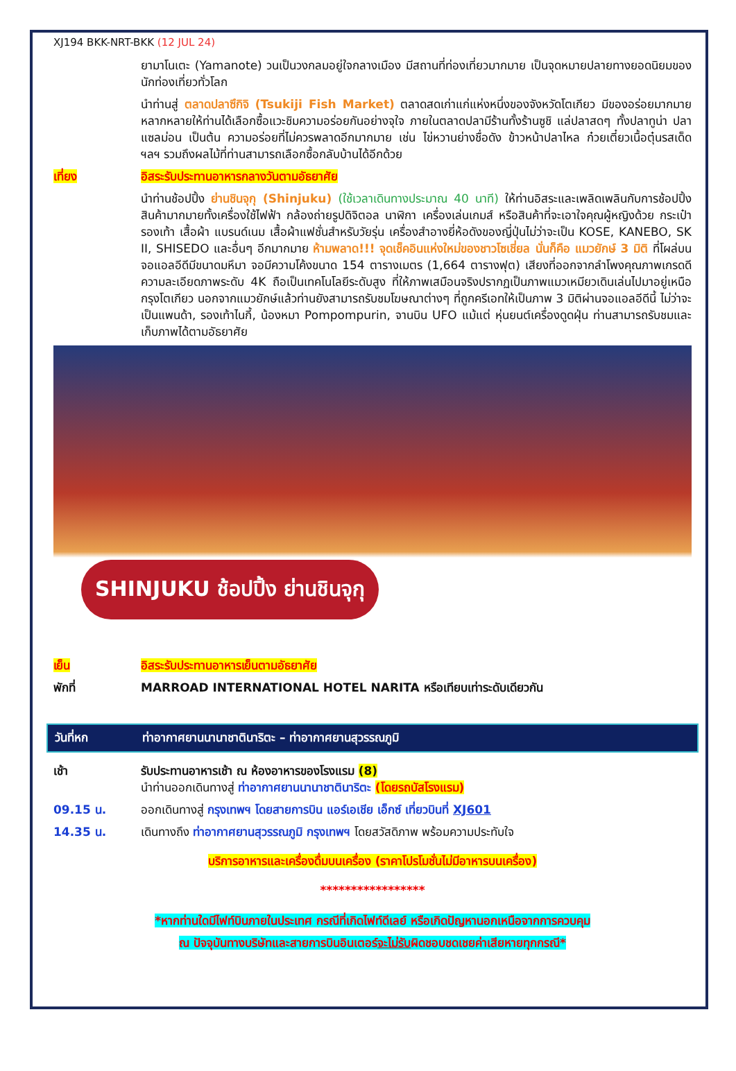XJ194 BKK-NRT-BKK (12 JUL 24)
ยามาโนเตะ (Yamanote) วนเป็นวงกลมอยู่ใจกลางเมือง มีสถานที่ท่องเที่ยวมากมาย เป็นจุดหมายปลายทางยอดนิยมของนักท่องเที่ยวทั่วโลก
นำท่านสู่ ตลาดปลาซึกิจิ (Tsukiji Fish Market) ตลาดสดเก่าแก่แห่งหนึ่งของจังหวัดโตเกียว มีของอร่อยมากมายหลากหลายให้ท่านได้เลือกซื้อแวะชิมความอร่อยกันอย่างจุใจ ภายในตลาดปลามีร้านทั้งร้านซูชิ แล่ปลาสดๆ ทั้งปลาทูน่า ปลาแซลม่อน เป็นต้น ความอร่อยที่ไม่ควรพลาดอีกมากมาย เช่น ไข่หวานย่างชื่อดัง ข้าวหน้าปลาไหล ก๋วยเตี๋ยวเนื้อตุ๋นรสเด็ด ฯลฯ รวมถึงผลไม้ที่ท่านสามารถเลือกซื้อกลับบ้านได้อีกด้วย
เที่ยง อิสระรับประทานอาหารกลางวันตามอัธยาศัย
นำท่านช้อปปิ้ง ย่านชินจุกุ (Shinjuku) (ใช้เวลาเดินทางประมาณ 40 นาที) ให้ท่านอิสระและเพลิดเพลินกับการช้อปปิ้งสินค้ามากมายทั้งเครื่องใช้ไฟฟ้า กล้องถ่ายรูปดิจิตอล นาฬิกา เครื่องเล่นเกมส์ หรือสินค้าที่จะเอาใจคุณผู้หญิงด้วย กระเป๋า รองเท้า เสื้อผ้า แบรนด์เนม เสื้อผ้าแฟชั่นสำหรับวัยรุ่น เครื่องสำอางยี่ห้อดังของญี่ปุ่นไม่ว่าจะเป็น KOSE, KANEBO, SK II, SHISEDO และอื่นๆ อีกมากมาย ห้ามพลาด!!! จุดเช็คอินแห่งใหม่ของชาวโซเชี่ยล นั่นก็คือ แมวยักษ์ 3 มิติ ที่โผล่บนจอแอลอีดีมีขนาดมหึมา จอมีความโค้งขนาด 154 ตารางเมตร (1,664 ตารางฟุต) เสียงที่ออกจากลำโพงคุณภาพเกรดดี ความละเอียดภาพระดับ 4K ถือเป็นเทคโนโลยีระดับสูง ที่ให้ภาพเสมือนจริงปรากฏเป็นภาพแมวเหมียวเดินเล่นไปมาอยู่เหนือกรุงโตเกียว นอกจากแมวยักษ์แล้วท่านยังสามารถรับชมโฆษณาต่างๆ ที่ถูกครีเอทให้เป็นภาพ 3 มิติผ่านจอแอลอีดีนี้ ไม่ว่าจะเป็นแพนด้า, รองเท้าไนกี้, น้องหมา Pompompurin, จานบิน UFO แม้แต่ หุ่นยนต์เครื่องดูดฝุ่น ท่านสามารถรับชมและเก็บภาพได้ตามอัธยาศัย
SHINJUKU ช้อปปิ้ง ย่านชินจุกุ
เย็น อิสระรับประทานอาหารเย็นตามอัธยาศัย
พักที่ MARROAD INTERNATIONAL HOTEL NARITA หรือเทียบเท่าระดับเดียวกัน
วันที่หก ท่าอากาศยานนานาชาตินาริตะ – ท่าอากาศยานสุวรรณภูมิ
เช้า รับประทานอาหารเช้า ณ ห้องอาหารของโรงแรม (8)
นำท่านออกเดินทางสู่ ท่าอากาศยานนานาชาตินาริตะ (โดยรถบัสโรงแรม)
09.15 น. ออกเดินทางสู่ กรุงเทพฯ โดยสายการบิน แอร์เอเชีย เอ็กซ์ เที่ยวบินที่ XJ601
14.35 น. เดินทางถึง ท่าอากาศยานสุวรรณภูมิ กรุงเทพฯ โดยสวัสดิภาพ พร้อมความประทับใจ
บริการอาหารและเครื่องดื่มบนเครื่อง (ราคาโปรโมชั่นไม่มีอาหารบนเครื่อง)
*****************
*หากท่านใดมีไฟท์บินภายในประเทศ กรณีที่เกิดไฟท์ดีเลย์ หรือเกิดปัญหานอกเหนือจากการควบคุม
ณ ปัจจุบันทางบริษัทและสายการบินอินเตอร์จะไม่รับผิดชอบชดเชยค่าเสียหายทุกกรณี*